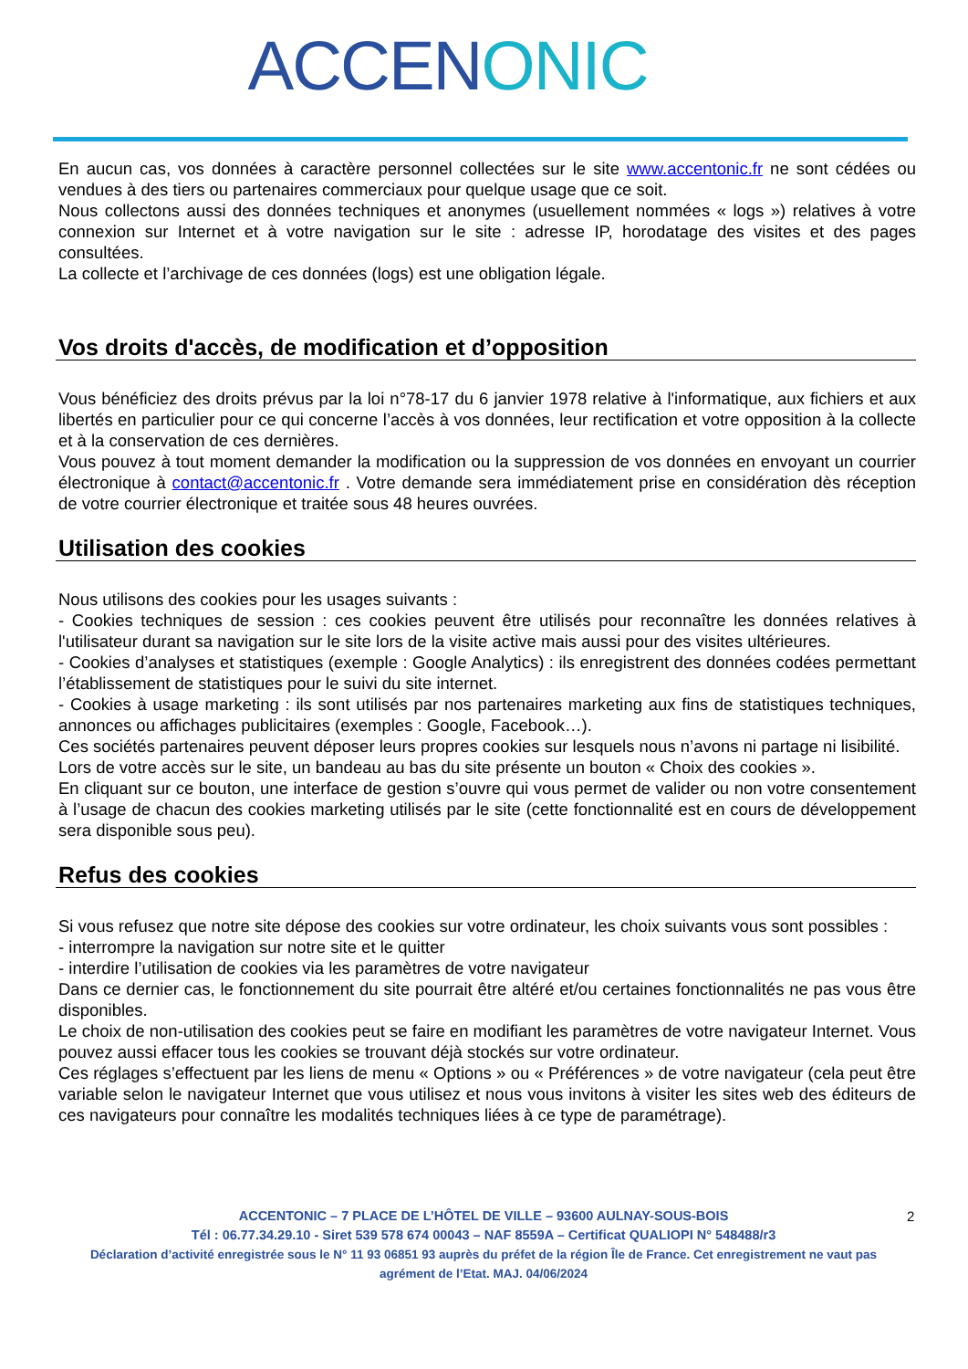ACCEN ONIC
En aucun cas, vos données à caractère personnel collectées sur le site www.accentonic.fr ne sont cédées ou vendues à des tiers ou partenaires commerciaux pour quelque usage que ce soit.
Nous collectons aussi des données techniques et anonymes (usuellement nommées « logs ») relatives à votre connexion sur Internet et à votre navigation sur le site : adresse IP, horodatage des visites et des pages consultées.
La collecte et l’archivage de ces données (logs) est une obligation légale.
Vos droits d'accès, de modification et d’opposition
Vous bénéficiez des droits prévus par la loi n°78-17 du 6 janvier 1978 relative à l'informatique, aux fichiers et aux libertés en particulier pour ce qui concerne l’accès à vos données, leur rectification et votre opposition à la collecte et à la conservation de ces dernières.
Vous pouvez à tout moment demander la modification ou la suppression de vos données en envoyant un courrier électronique à contact@accentonic.fr . Votre demande sera immédiatement prise en considération dès réception de votre courrier électronique et traitée sous 48 heures ouvrées.
Utilisation des cookies
Nous utilisons des cookies pour les usages suivants :
- Cookies techniques de session : ces cookies peuvent être utilisés pour reconnaître les données relatives à l'utilisateur durant sa navigation sur le site lors de la visite active mais aussi pour des visites ultérieures.
- Cookies d’analyses et statistiques (exemple : Google Analytics) : ils enregistrent des données codées permettant l’établissement de statistiques pour le suivi du site internet.
- Cookies à usage marketing : ils sont utilisés par nos partenaires marketing aux fins de statistiques techniques, annonces ou affichages publicitaires (exemples : Google, Facebook…).
Ces sociétés partenaires peuvent déposer leurs propres cookies sur lesquels nous n’avons ni partage ni lisibilité.
Lors de votre accès sur le site, un bandeau au bas du site présente un bouton « Choix des cookies ».
En cliquant sur ce bouton, une interface de gestion s’ouvre qui vous permet de valider ou non votre consentement à l’usage de chacun des cookies marketing utilisés par le site (cette fonctionnalité est en cours de développement sera disponible sous peu).
Refus des cookies
Si vous refusez que notre site dépose des cookies sur votre ordinateur, les choix suivants vous sont possibles :
- interrompre la navigation sur notre site et le quitter
- interdire l’utilisation de cookies via les paramètres de votre navigateur
Dans ce dernier cas, le fonctionnement du site pourrait être altéré et/ou certaines fonctionnalités ne pas vous être disponibles.
Le choix de non-utilisation des cookies peut se faire en modifiant les paramètres de votre navigateur Internet. Vous pouvez aussi effacer tous les cookies se trouvant déjà stockés sur votre ordinateur.
Ces réglages s’effectuent par les liens de menu « Options » ou « Préférences » de votre navigateur (cela peut être variable selon le navigateur Internet que vous utilisez et nous vous invitons à visiter les sites web des éditeurs de ces navigateurs pour connaître les modalités techniques liées à ce type de paramétrage).
ACCENTONIC – 7 PLACE DE L’HÔTEL DE VILLE – 93600 AULNAY-SOUS-BOIS
Tél : 06.77.34.29.10 - Siret 539 578 674 00043 – NAF 8559A – Certificat QUALIOPI N° 548488/r3
Déclaration d’activité enregistrée sous le N° 11 93 06851 93 auprès du préfet de la région Île de France. Cet enregistrement ne vaut pas agrément de l’Etat. MAJ. 04/06/2024
2